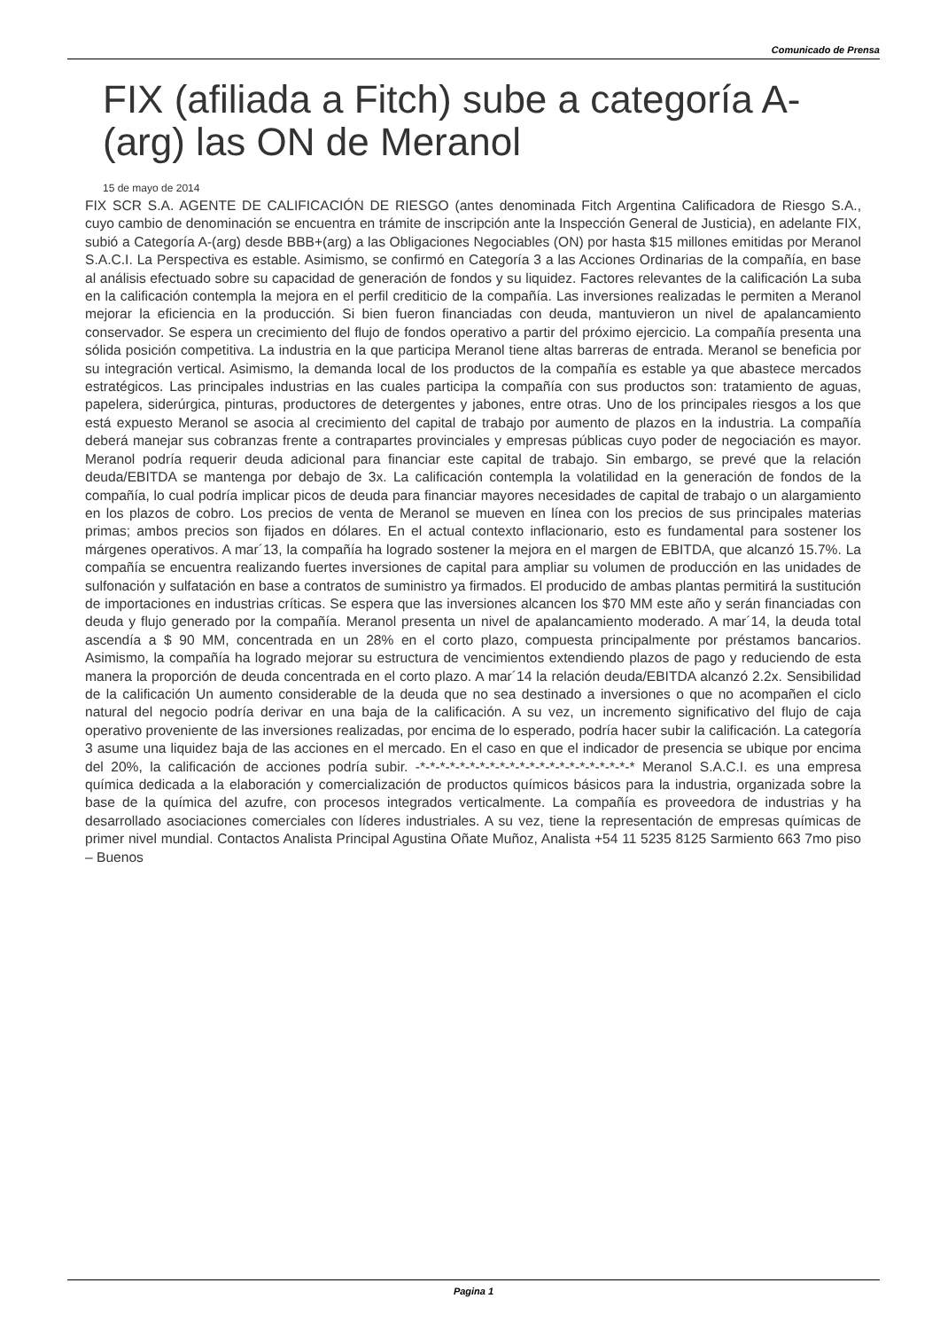Comunicado de Prensa
FIX (afiliada a Fitch) sube a categoría A-(arg) las ON de Meranol
15 de mayo de 2014
FIX SCR S.A. AGENTE DE CALIFICACIÓN DE RIESGO (antes denominada Fitch Argentina Calificadora de Riesgo S.A., cuyo cambio de denominación se encuentra en trámite de inscripción ante la Inspección General de Justicia), en adelante FIX, subió a Categoría A-(arg) desde BBB+(arg) a las Obligaciones Negociables (ON) por hasta $15 millones emitidas por Meranol S.A.C.I. La Perspectiva es estable. Asimismo, se confirmó en Categoría 3 a las Acciones Ordinarias de la compañía, en base al análisis efectuado sobre su capacidad de generación de fondos y su liquidez. Factores relevantes de la calificación La suba en la calificación contempla la mejora en el perfil crediticio de la compañía. Las inversiones realizadas le permiten a Meranol mejorar la eficiencia en la producción. Si bien fueron financiadas con deuda, mantuvieron un nivel de apalancamiento conservador. Se espera un crecimiento del flujo de fondos operativo a partir del próximo ejercicio. La compañía presenta una sólida posición competitiva. La industria en la que participa Meranol tiene altas barreras de entrada. Meranol se beneficia por su integración vertical. Asimismo, la demanda local de los productos de la compañía es estable ya que abastece mercados estratégicos. Las principales industrias en las cuales participa la compañía con sus productos son: tratamiento de aguas, papelera, siderúrgica, pinturas, productores de detergentes y jabones, entre otras. Uno de los principales riesgos a los que está expuesto Meranol se asocia al crecimiento del capital de trabajo por aumento de plazos en la industria. La compañía deberá manejar sus cobranzas frente a contrapartes provinciales y empresas públicas cuyo poder de negociación es mayor. Meranol podría requerir deuda adicional para financiar este capital de trabajo. Sin embargo, se prevé que la relación deuda/EBITDA se mantenga por debajo de 3x. La calificación contempla la volatilidad en la generación de fondos de la compañía, lo cual podría implicar picos de deuda para financiar mayores necesidades de capital de trabajo o un alargamiento en los plazos de cobro. Los precios de venta de Meranol se mueven en línea con los precios de sus principales materias primas; ambos precios son fijados en dólares. En el actual contexto inflacionario, esto es fundamental para sostener los márgenes operativos. A mar´13, la compañía ha logrado sostener la mejora en el margen de EBITDA, que alcanzó 15.7%. La compañía se encuentra realizando fuertes inversiones de capital para ampliar su volumen de producción en las unidades de sulfonación y sulfatación en base a contratos de suministro ya firmados. El producido de ambas plantas permitirá la sustitución de importaciones en industrias críticas. Se espera que las inversiones alcancen los $70 MM este año y serán financiadas con deuda y flujo generado por la compañía. Meranol presenta un nivel de apalancamiento moderado. A mar´14, la deuda total ascendía a $ 90 MM, concentrada en un 28% en el corto plazo, compuesta principalmente por préstamos bancarios. Asimismo, la compañía ha logrado mejorar su estructura de vencimientos extendiendo plazos de pago y reduciendo de esta manera la proporción de deuda concentrada en el corto plazo. A mar´14 la relación deuda/EBITDA alcanzó 2.2x. Sensibilidad de la calificación Un aumento considerable de la deuda que no sea destinado a inversiones o que no acompañen el ciclo natural del negocio podría derivar en una baja de la calificación. A su vez, un incremento significativo del flujo de caja operativo proveniente de las inversiones realizadas, por encima de lo esperado, podría hacer subir la calificación. La categoría 3 asume una liquidez baja de las acciones en el mercado. En el caso en que el indicador de presencia se ubique por encima del 20%, la calificación de acciones podría subir. -*-*-*-*-*-*-*-*-*-*-*-*-*-*-*-*-*-*-*-*-*-* Meranol S.A.C.I. es una empresa química dedicada a la elaboración y comercialización de productos químicos básicos para la industria, organizada sobre la base de la química del azufre, con procesos integrados verticalmente. La compañía es proveedora de industrias y ha desarrollado asociaciones comerciales con líderes industriales. A su vez, tiene la representación de empresas químicas de primer nivel mundial. Contactos Analista Principal Agustina Oñate Muñoz, Analista +54 11 5235 8125 Sarmiento 663 7mo piso – Buenos
Pagina 1